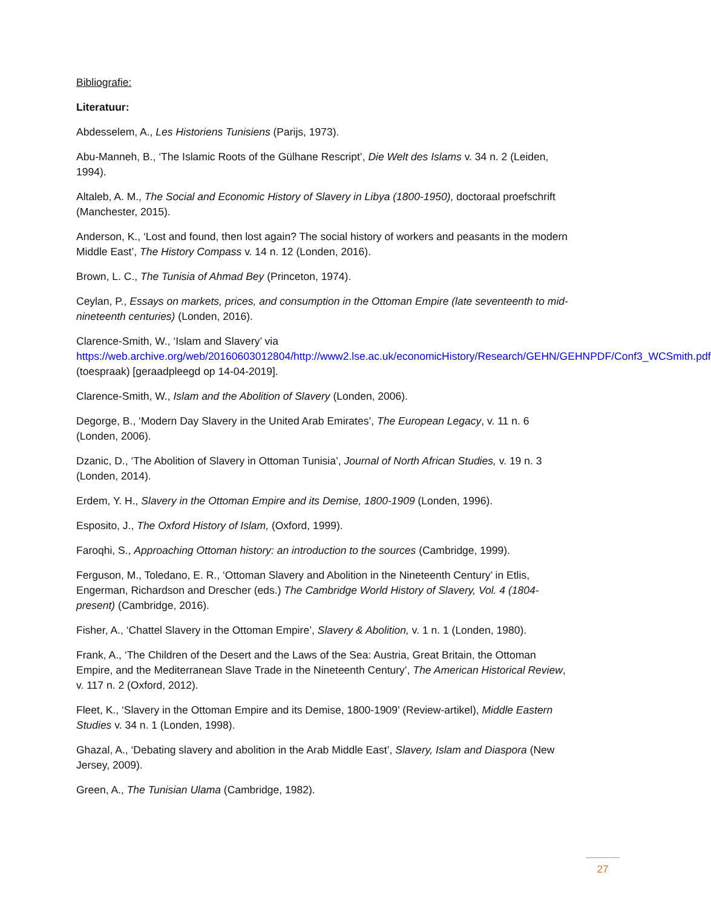Bibliografie:
Literatuur:
Abdesselem, A., Les Historiens Tunisiens (Parijs, 1973).
Abu-Manneh, B., ‘The Islamic Roots of the Gülhane Rescript’, Die Welt des Islams v. 34 n. 2 (Leiden, 1994).
Altaleb, A. M., The Social and Economic History of Slavery in Libya (1800-1950), doctoraal proefschrift (Manchester, 2015).
Anderson, K., ‘Lost and found, then lost again? The social history of workers and peasants in the modern Middle East’, The History Compass v. 14 n. 12 (Londen, 2016).
Brown, L. C., The Tunisia of Ahmad Bey (Princeton, 1974).
Ceylan, P., Essays on markets, prices, and consumption in the Ottoman Empire (late seventeenth to mid-nineteenth centuries) (Londen, 2016).
Clarence-Smith, W., ‘Islam and Slavery’ via https://web.archive.org/web/20160603012804/http://www2.lse.ac.uk/economicHistory/Research/GEHN/GEHNPDF/Conf3_WCSmith.pdf (toespraak) [geraadpleegd op 14-04-2019].
Clarence-Smith, W., Islam and the Abolition of Slavery (Londen, 2006).
Degorge, B., ‘Modern Day Slavery in the United Arab Emirates’, The European Legacy, v. 11 n. 6 (Londen, 2006).
Dzanic, D., ‘The Abolition of Slavery in Ottoman Tunisia’, Journal of North African Studies, v. 19 n. 3 (Londen, 2014).
Erdem, Y. H., Slavery in the Ottoman Empire and its Demise, 1800-1909 (Londen, 1996).
Esposito, J., The Oxford History of Islam, (Oxford, 1999).
Faroqhi, S., Approaching Ottoman history: an introduction to the sources (Cambridge, 1999).
Ferguson, M., Toledano, E. R., ‘Ottoman Slavery and Abolition in the Nineteenth Century’ in Etlis, Engerman, Richardson and Drescher (eds.) The Cambridge World History of Slavery, Vol. 4 (1804-present) (Cambridge, 2016).
Fisher, A., ‘Chattel Slavery in the Ottoman Empire’, Slavery & Abolition, v. 1 n. 1 (Londen, 1980).
Frank, A., ‘The Children of the Desert and the Laws of the Sea: Austria, Great Britain, the Ottoman Empire, and the Mediterranean Slave Trade in the Nineteenth Century’, The American Historical Review, v. 117 n. 2 (Oxford, 2012).
Fleet, K., ‘Slavery in the Ottoman Empire and its Demise, 1800-1909’ (Review-artikel), Middle Eastern Studies v. 34 n. 1 (Londen, 1998).
Ghazal, A., ‘Debating slavery and abolition in the Arab Middle East’, Slavery, Islam and Diaspora (New Jersey, 2009).
Green, A., The Tunisian Ulama (Cambridge, 1982).
27